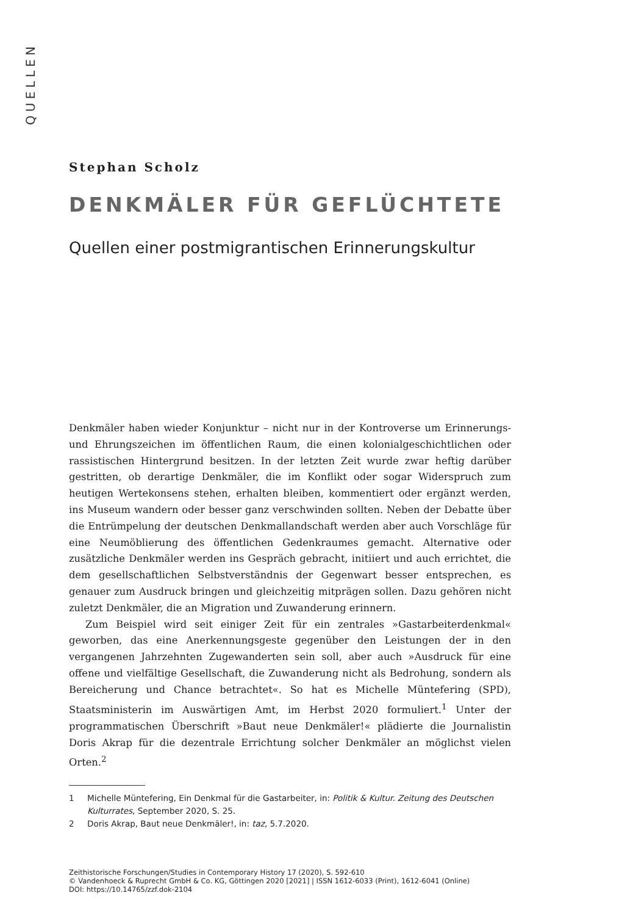QUELLEN
Stephan Scholz
DENKMÄLER FÜR GEFLÜCHTETE
Quellen einer postmigrantischen Erinnerungskultur
Denkmäler haben wieder Konjunktur – nicht nur in der Kontroverse um Erinnerungs- und Ehrungszeichen im öffentlichen Raum, die einen kolonialgeschichtlichen oder rassistischen Hintergrund besitzen. In der letzten Zeit wurde zwar heftig darüber gestritten, ob derartige Denkmäler, die im Konflikt oder sogar Widerspruch zum heutigen Wertekonsens stehen, erhalten bleiben, kommentiert oder ergänzt werden, ins Museum wandern oder besser ganz verschwinden sollten. Neben der Debatte über die Entrümpelung der deutschen Denkmallandschaft werden aber auch Vorschläge für eine Neumöblierung des öffentlichen Gedenkraumes gemacht. Alternative oder zusätzliche Denkmäler werden ins Gespräch gebracht, initiiert und auch errichtet, die dem gesellschaftlichen Selbstverständnis der Gegenwart besser entsprechen, es genauer zum Ausdruck bringen und gleichzeitig mitprägen sollen. Dazu gehören nicht zuletzt Denkmäler, die an Migration und Zuwanderung erinnern.
Zum Beispiel wird seit einiger Zeit für ein zentrales »Gastarbeiterdenkmal« geworben, das eine Anerkennungsgeste gegenüber den Leistungen der in den vergangenen Jahrzehnten Zugewanderten sein soll, aber auch »Ausdruck für eine offene und vielfältige Gesellschaft, die Zuwanderung nicht als Bedrohung, sondern als Bereicherung und Chance betrachtet«. So hat es Michelle Müntefering (SPD), Staatsministerin im Auswärtigen Amt, im Herbst 2020 formuliert.<sup>1</sup> Unter der programmatischen Überschrift »Baut neue Denkmäler!« plädierte die Journalistin Doris Akrap für die dezentrale Errichtung solcher Denkmäler an möglichst vielen Orten.<sup>2</sup>
1 Michelle Müntefering, Ein Denkmal für die Gastarbeiter, in: Politik & Kultur. Zeitung des Deutschen Kulturrates, September 2020, S. 25.
2 Doris Akrap, Baut neue Denkmäler!, in: taz, 5.7.2020.
Zeithistorische Forschungen/Studies in Contemporary History 17 (2020), S. 592-610
© Vandenhoeck & Ruprecht GmbH & Co. KG, Göttingen 2020 [2021] | ISSN 1612-6033 (Print), 1612-6041 (Online)
DOI: https://10.14765/zzf.dok-2104